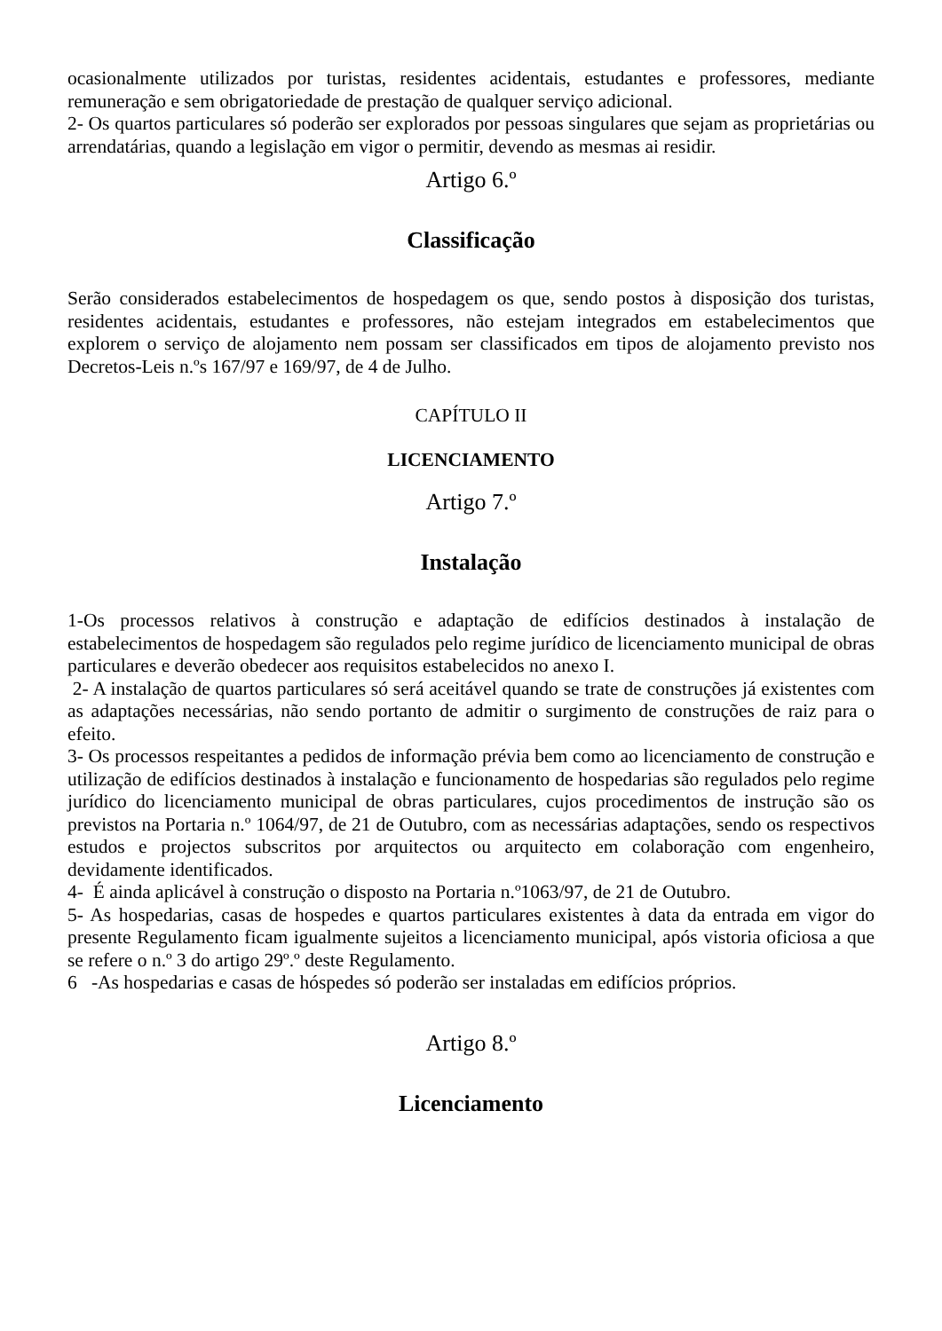ocasionalmente utilizados por turistas, residentes acidentais, estudantes e professores, mediante remuneração e sem obrigatoriedade de prestação de qualquer serviço adicional.
2- Os quartos particulares só poderão ser explorados por pessoas singulares que sejam as proprietárias ou arrendatárias, quando a legislação em vigor o permitir, devendo as mesmas ai residir.
Artigo 6.º
Classificação
Serão considerados estabelecimentos de hospedagem os que, sendo postos à disposição dos turistas, residentes acidentais, estudantes e professores, não estejam integrados em estabelecimentos que explorem o serviço de alojamento nem possam ser classificados em tipos de alojamento previsto nos Decretos-Leis n.ºs 167/97 e 169/97, de 4 de Julho.
CAPÍTULO II
LICENCIAMENTO
Artigo 7.º
Instalação
1-Os processos relativos à construção e adaptação de edifícios destinados à instalação de estabelecimentos de hospedagem são regulados pelo regime jurídico de licenciamento municipal de obras particulares e deverão obedecer aos requisitos estabelecidos no anexo I.
2- A instalação de quartos particulares só será aceitável quando se trate de construções já existentes com as adaptações necessárias, não sendo portanto de admitir o surgimento de construções de raiz para o efeito.
3- Os processos respeitantes a pedidos de informação prévia bem como ao licenciamento de construção e utilização de edifícios destinados à instalação e funcionamento de hospedarias são regulados pelo regime jurídico do licenciamento municipal de obras particulares, cujos procedimentos de instrução são os previstos na Portaria n.º 1064/97, de 21 de Outubro, com as necessárias adaptações, sendo os respectivos estudos e projectos subscritos por arquitectos ou arquitecto em colaboração com engenheiro, devidamente identificados.
4- É ainda aplicável à construção o disposto na Portaria n.º1063/97, de 21 de Outubro.
5- As hospedarias, casas de hospedes e quartos particulares existentes à data da entrada em vigor do presente Regulamento ficam igualmente sujeitos a licenciamento municipal, após vistoria oficiosa a que se refere o n.º 3 do artigo 29º.º deste Regulamento.
6 -As hospedarias e casas de hóspedes só poderão ser instaladas em edifícios próprios.
Artigo 8.º
Licenciamento